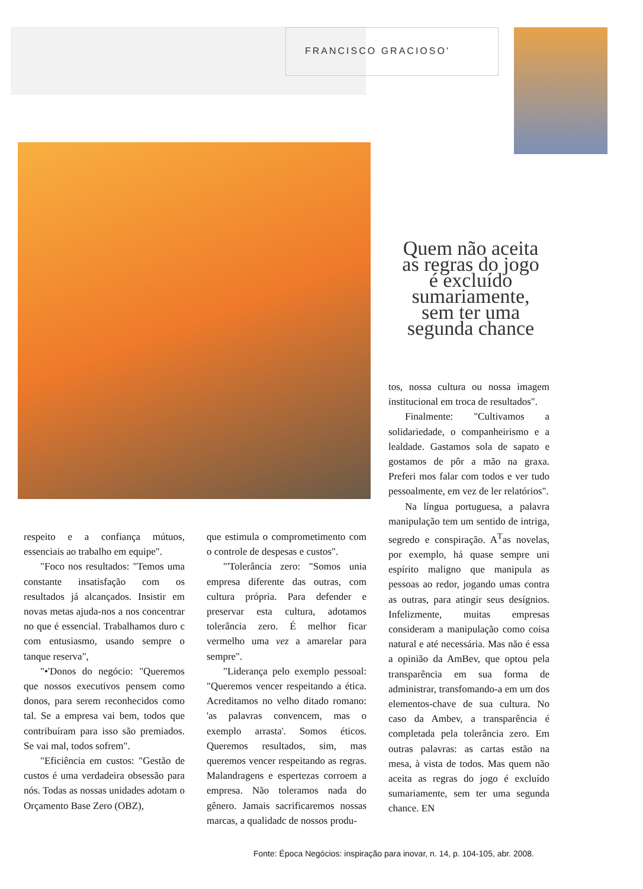FRANCISCO GRACIOSO'
Quem não aceita as regras do jogo é excluído sumariamente, sem ter uma segunda chance
tos, nossa cultura ou nossa imagem institucional em troca de resultados".
Finalmente: "Cultivamos a solidariedade, o companheirismo e a lealdade. Gastamos sola de sapato e gostamos de pôr a mão na graxa. Preferi mos falar com todos e ver tudo pessoalmente, em vez de ler relatórios".
Na língua portuguesa, a palavra manipulação tem um sentido de intriga, segredo e conspiração. A<sup>T</sup>as novelas, por exemplo, há quase sempre uni espírito maligno que manipula as pessoas ao redor, jogando umas contra as outras, para atingir seus desígnios. Infelizmente, muitas empresas consideram a manipulação como coisa natural e até necessária. Mas não é essa a opinião da AmBev, que optou pela transparência em sua forma de administrar, transfomando-a em um dos elementos-chave de sua cultura. No caso da Ambev, a transparência é completada pela tolerância zero. Em outras palavras: as cartas estão na mesa, à vista de todos. Mas quem não aceita as regras do jogo é excluído sumariamente, sem ter uma segunda chance. EN
respeito e a confiança mútuos, essenciais ao trabalho em equipe".
"Foco nos resultados: "Temos uma constante insatisfação com os resultados já alcançados. Insistir em novas metas ajuda-nos a nos concentrar no que é essencial. Trabalhamos duro c com entusiasmo, usando sempre o tanque reserva",
"•'Donos do negócio: "Queremos que nossos executivos pensem como donos, para serem reconhecidos como tal. Se a empresa vai bem, todos que contribuíram para isso são premiados. Se vai mal, todos sofrem".
"Eficiência em custos: "Gestão de custos é uma verdadeira obsessão para nós. Todas as nossas unidades adotam o Orçamento Base Zero (OBZ),
que estimula o comprometimento com o controle de despesas e custos".
"'Tolerância zero: "Somos unia empresa diferente das outras, com cultura própria. Para defender e preservar esta cultura, adotamos tolerância zero. É melhor ficar vermelho uma vez a amarelar para sempre".
"Liderança pelo exemplo pessoal: "Queremos vencer respeitando a ética. Acreditamos no velho ditado romano: 'as palavras convencem, mas o exemplo arrasta'. Somos éticos. Queremos resultados, sim, mas queremos vencer respeitando as regras. Malandragens e espertezas corroem a empresa. Não toleramos nada do gênero. Jamais sacrificaremos nossas marcas, a qualidadc de nossos produ-
Fonte: Época Negócios: inspiração para inovar, n. 14, p. 104-105, abr. 2008.